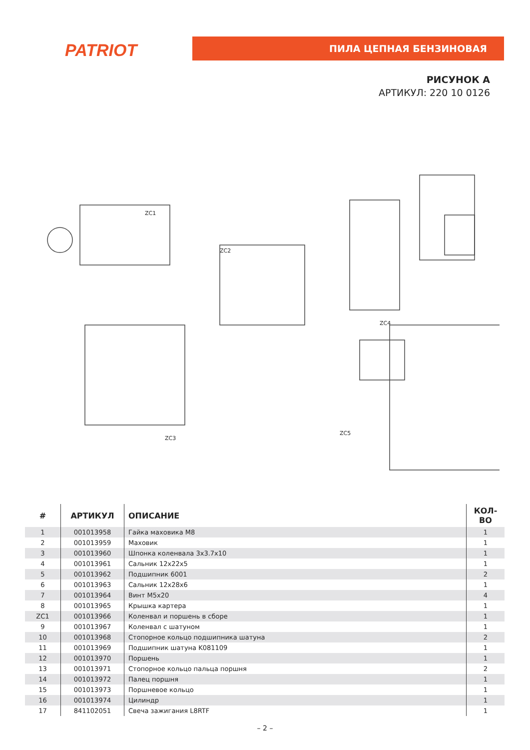PATRIOT ПИЛА ЦЕПНАЯ БЕНЗИНОВАЯ
РИСУНОК А
АРТИКУЛ: 220 10 0126
ZC1
ZC2
ZC3
ZC4
ZC5
| # | АРТИКУЛ | ОПИСАНИЕ | КОЛ-ВО |
| --- | --- | --- | --- |
| 1 | 001013958 | Гайка маховика M8 | 1 |
| 2 | 001013959 | Маховик | 1 |
| 3 | 001013960 | Шпонка коленвала 3x3.7x10 | 1 |
| 4 | 001013961 | Сальник 12x22x5 | 1 |
| 5 | 001013962 | Подшипник 6001 | 2 |
| 6 | 001013963 | Сальник 12x28x6 | 1 |
| 7 | 001013964 | Винт M5x20 | 4 |
| 8 | 001013965 | Крышка картера | 1 |
| ZC1 | 001013966 | Коленвал и поршень в сборе | 1 |
| 9 | 001013967 | Коленвал с шатуном | 1 |
| 10 | 001013968 | Стопорное кольцо подшипника шатуна | 2 |
| 11 | 001013969 | Подшипник шатуна K081109 | 1 |
| 12 | 001013970 | Поршень | 1 |
| 13 | 001013971 | Стопорное кольцо пальца поршня | 2 |
| 14 | 001013972 | Палец поршня | 1 |
| 15 | 001013973 | Поршневое кольцо | 1 |
| 16 | 001013974 | Цилиндр | 1 |
| 17 | 841102051 | Свеча зажигания L8RTF | 1 |
– 2 –